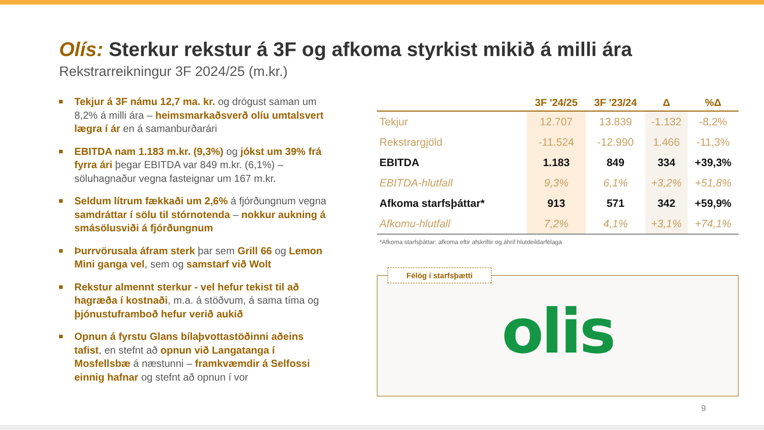Olís: Sterkur rekstur á 3F og afkoma styrkist mikið á milli ára
Rekstrarreikningur 3F 2024/25 (m.kr.)
Tekjur á 3F námu 12,7 ma. kr. og drógust saman um 8,2% á milli ára – heimsmarkaðsverð olíu umtalsvert lægra í ár en á samanburðarári
EBITDA nam 1.183 m.kr. (9,3%) og jókst um 39% frá fyrra ári þegar EBITDA var 849 m.kr. (6,1%) – söluhagnaður vegna fasteignar um 167 m.kr.
Seldum lítrum fækkaði um 2,6% á fjórðungnum vegna samdráttar í sölu til stórnotenda – nokkur aukning á smásölusviði á fjórðungnum
Þurrvörusala áfram sterk þar sem Grill 66 og Lemon Mini ganga vel, sem og samstarf við Wolt
Rekstur almennt sterkur - vel hefur tekist til að hagræða í kostnaði, m.a. á stöðvum, á sama tíma og þjónustuframboð hefur verið aukið
Opnun á fyrstu Glans bílaþvottastöðinni aðeins tafist, en stefnt að opnun við Langatanga í Mosfellsbæ á næstunni – framkvæmdir á Selfossi einnig hafnar og stefnt að opnun í vor
| | 3F '24/25 | 3F '23/24 | Δ | %Δ |
| --- | --- | --- | --- | --- |
| Tekjur | 12.707 | 13.839 | -1.132 | -8,2% |
| Rekstrargjöld | -11.524 | -12.990 | 1.466 | -11,3% |
| EBITDA | 1.183 | 849 | 334 | +39,3% |
| EBITDA-hlutfall | 9,3% | 6,1% | +3,2% | +51,8% |
| Afkoma starfsþáttar* | 913 | 571 | 342 | +59,9% |
| Afkomu-hlutfall | 7,2% | 4,1% | +3,1% | +74,1% |
*Afkoma starfsþáttar: afkoma eftir afskriftir og áhrif hlutdeildarfélaga
Félög í starfsþætti
olis
9